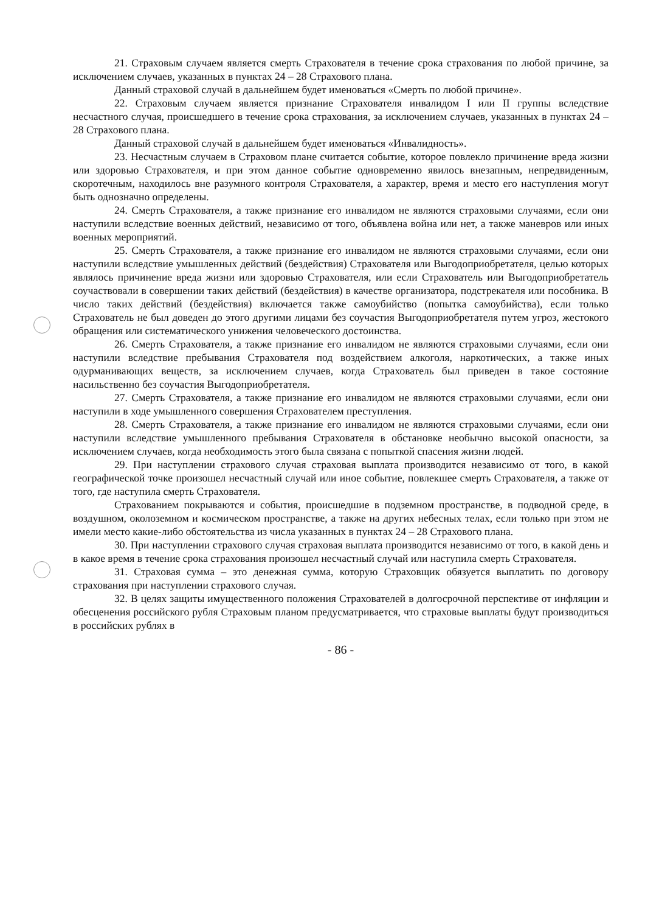21. Страховым случаем является смерть Страхователя в течение срока страхования по любой причине, за исключением случаев, указанных в пунктах 24 – 28 Страхового плана.
Данный страховой случай в дальнейшем будет именоваться «Смерть по любой причине».
22. Страховым случаем является признание Страхователя инвалидом I или II группы вследствие несчастного случая, происшедшего в течение срока страхования, за исключением случаев, указанных в пунктах 24 – 28 Страхового плана.
Данный страховой случай в дальнейшем будет именоваться «Инвалидность».
23. Несчастным случаем в Страховом плане считается событие, которое повлекло причинение вреда жизни или здоровью Страхователя, и при этом данное событие одновременно явилось внезапным, непредвиденным, скоротечным, находилось вне разумного контроля Страхователя, а характер, время и место его наступления могут быть однозначно определены.
24. Смерть Страхователя, а также признание его инвалидом не являются страховыми случаями, если они наступили вследствие военных действий, независимо от того, объявлена война или нет, а также маневров или иных военных мероприятий.
25. Смерть Страхователя, а также признание его инвалидом не являются страховыми случаями, если они наступили вследствие умышленных действий (бездействия) Страхователя или Выгодоприобретателя, целью которых являлось причинение вреда жизни или здоровью Страхователя, или если Страхователь или Выгодоприобретатель соучаствовали в совершении таких действий (бездействия) в качестве организатора, подстрекателя или пособника. В число таких действий (бездействия) включается также самоубийство (попытка самоубийства), если только Страхователь не был доведен до этого другими лицами без соучастия Выгодоприобретателя путем угроз, жестокого обращения или систематического унижения человеческого достоинства.
26. Смерть Страхователя, а также признание его инвалидом не являются страховыми случаями, если они наступили вследствие пребывания Страхователя под воздействием алкоголя, наркотических, а также иных одурманивающих веществ, за исключением случаев, когда Страхователь был приведен в такое состояние насильственно без соучастия Выгодоприобретателя.
27. Смерть Страхователя, а также признание его инвалидом не являются страховыми случаями, если они наступили в ходе умышленного совершения Страхователем преступления.
28. Смерть Страхователя, а также признание его инвалидом не являются страховыми случаями, если они наступили вследствие умышленного пребывания Страхователя в обстановке необычно высокой опасности, за исключением случаев, когда необходимость этого была связана с попыткой спасения жизни людей.
29. При наступлении страхового случая страховая выплата производится независимо от того, в какой географической точке произошел несчастный случай или иное событие, повлекшее смерть Страхователя, а также от того, где наступила смерть Страхователя.
Страхованием покрываются и события, происшедшие в подземном пространстве, в подводной среде, в воздушном, околоземном и космическом пространстве, а также на других небесных телах, если только при этом не имели место какие-либо обстоятельства из числа указанных в пунктах 24 – 28 Страхового плана.
30. При наступлении страхового случая страховая выплата производится независимо от того, в какой день и в какое время в течение срока страхования произошел несчастный случай или наступила смерть Страхователя.
31. Страховая сумма – это денежная сумма, которую Страховщик обязуется выплатить по договору страхования при наступлении страхового случая.
32. В целях защиты имущественного положения Страхователей в долгосрочной перспективе от инфляции и обесценения российского рубля Страховым планом предусматривается, что страховые выплаты будут производиться в российских рублях в
- 86 -